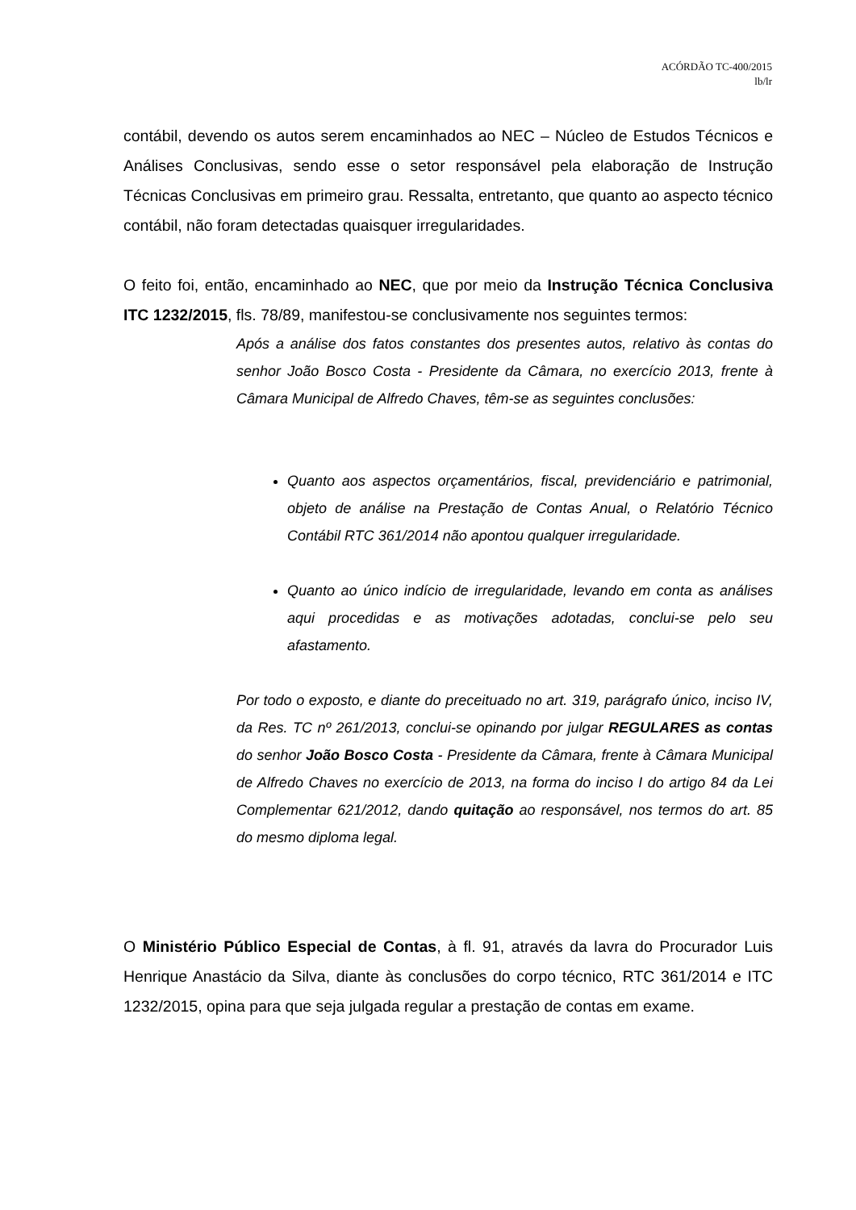ACÓRDÃO TC-400/2015
lb/lr
contábil, devendo os autos serem encaminhados ao NEC – Núcleo de Estudos Técnicos e Análises Conclusivas, sendo esse o setor responsável pela elaboração de Instrução Técnicas Conclusivas em primeiro grau. Ressalta, entretanto, que quanto ao aspecto técnico contábil, não foram detectadas quaisquer irregularidades.
O feito foi, então, encaminhado ao NEC, que por meio da Instrução Técnica Conclusiva ITC 1232/2015, fls. 78/89, manifestou-se conclusivamente nos seguintes termos:
Após a análise dos fatos constantes dos presentes autos, relativo às contas do senhor João Bosco Costa - Presidente da Câmara, no exercício 2013, frente à Câmara Municipal de Alfredo Chaves, têm-se as seguintes conclusões:
Quanto aos aspectos orçamentários, fiscal, previdenciário e patrimonial, objeto de análise na Prestação de Contas Anual, o Relatório Técnico Contábil RTC 361/2014 não apontou qualquer irregularidade.
Quanto ao único indício de irregularidade, levando em conta as análises aqui procedidas e as motivações adotadas, conclui-se pelo seu afastamento.
Por todo o exposto, e diante do preceituado no art. 319, parágrafo único, inciso IV, da Res. TC nº 261/2013, conclui-se opinando por julgar REGULARES as contas do senhor João Bosco Costa - Presidente da Câmara, frente à Câmara Municipal de Alfredo Chaves no exercício de 2013, na forma do inciso I do artigo 84 da Lei Complementar 621/2012, dando quitação ao responsável, nos termos do art. 85 do mesmo diploma legal.
O Ministério Público Especial de Contas, à fl. 91, através da lavra do Procurador Luis Henrique Anastácio da Silva, diante às conclusões do corpo técnico, RTC 361/2014 e ITC 1232/2015, opina para que seja julgada regular a prestação de contas em exame.